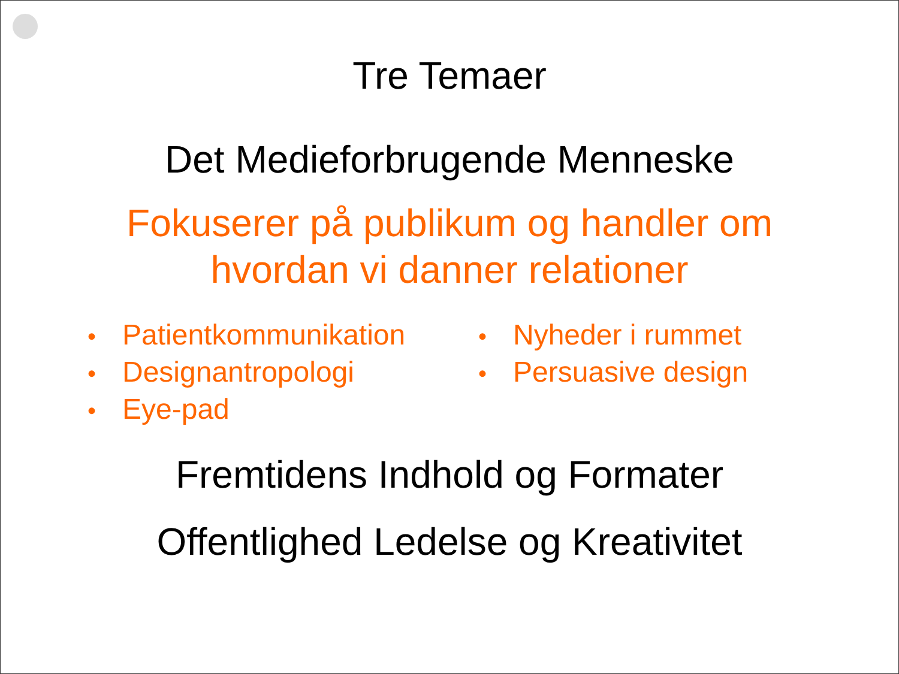Tre Temaer
Det Medieforbrugende Menneske
Fokuserer på publikum og handler om
hvordan vi danner relationer
• Patientkommunikation
• Designantropologi
• Eye-pad
• Nyheder i rummet
• Persuasive design
Fremtidens Indhold og Formater
Offentlighed Ledelse og Kreativitet